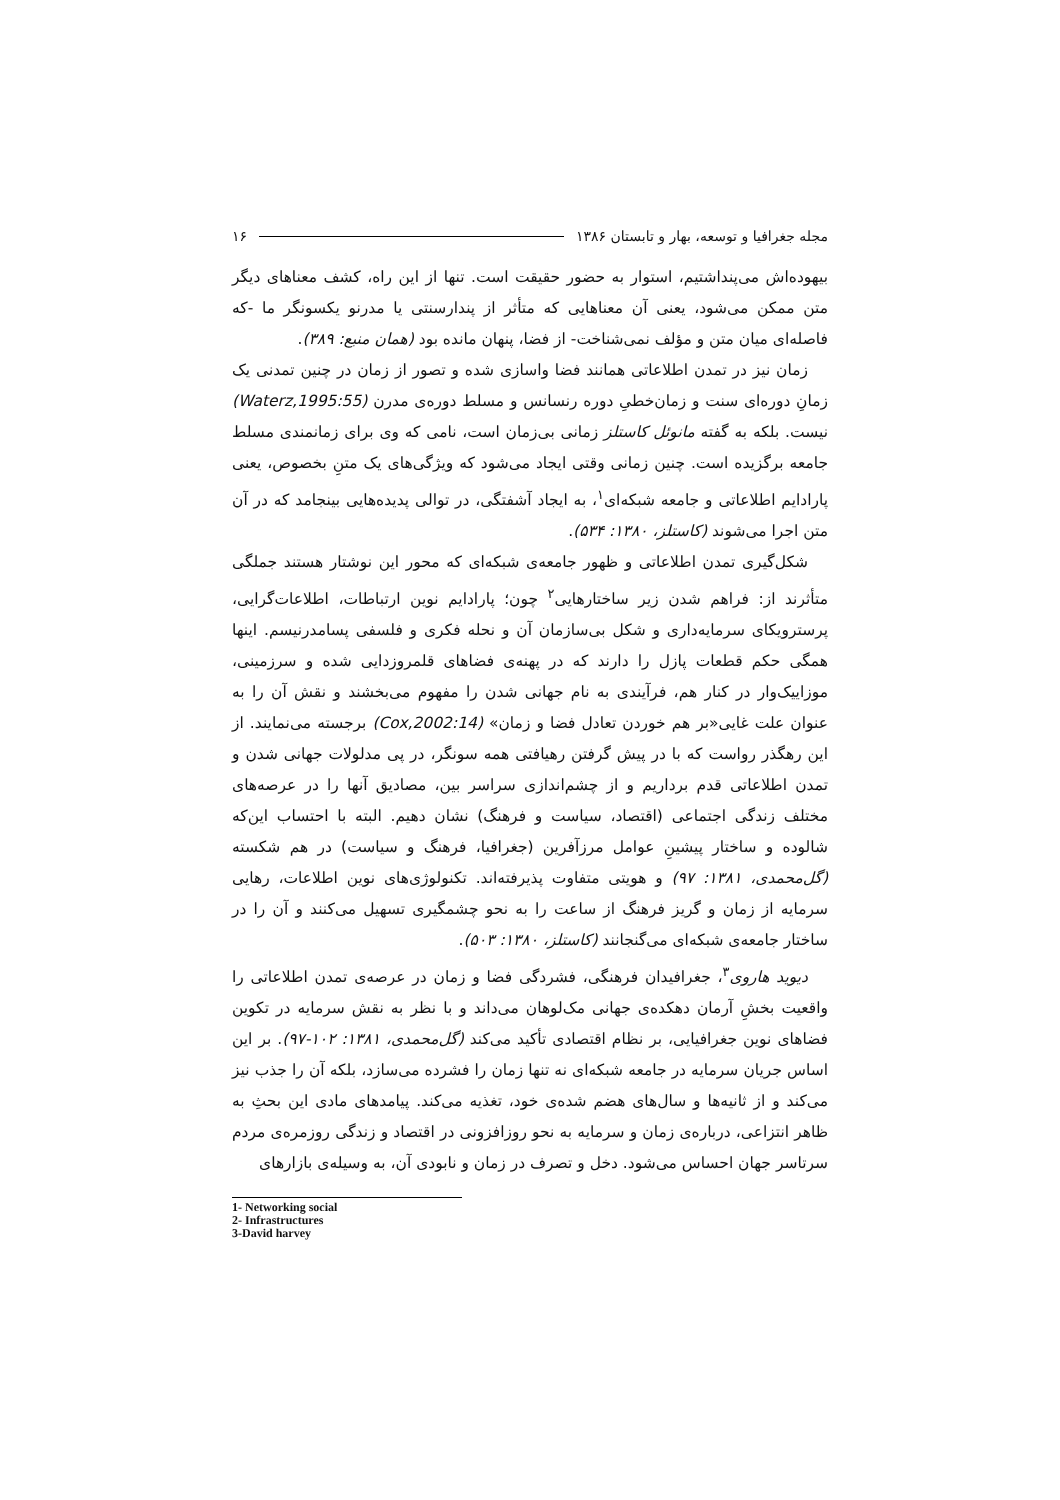مجله جغرافیا و توسعه، بهار و تابستان ۱۳۸۶ ۱۶
بیهوده‌اش می‌پنداشتیم، استوار به حضور حقیقت است. تنها از این راه، کشف معناهای دیگر متن ممکن می‌شود، یعنی آن معناهایی که متأثر از پندارسنتی یا مدرنو یکسونگر ما -که فاصله‌ای میان متن و مؤلف نمی‌شناخت- از فضا، پنهان مانده بود (همان منبع: ۳۸۹).
زمان نیز در تمدن اطلاعاتی همانند فضا واسازی شده و تصور از زمان در چنین تمدنی یک زمانِ دوره‌ای سنت و زمان‌خطیِ دوره رنسانس و مسلط دوره‌ی مدرن (Waterz,1995:55) نیست. بلکه به گفته مانوئل کاستلز زمانی بی‌زمان است، نامی که وی برای زمانمندی مسلط جامعه برگزیده است. چنین زمانی وقتی ایجاد می‌شود که ویژگی‌های یک متنِ بخصوص، یعنی پارادایم اطلاعاتی و جامعه شبکه‌ای<sup>۱</sup>، به ایجاد آشفتگی، در توالی پدیده‌هایی بینجامد که در آن متن اجرا می‌شوند (کاستلز، ۱۳۸۰: ۵۳۴).
شکل‌گیری تمدن اطلاعاتی و ظهور جامعه‌ی شبکه‌ای که محور این نوشتار هستند جملگی متأثرند از: فراهم شدن زیر ساختارهایی<sup>۲</sup> چون؛ پارادایم نوین ارتباطات، اطلاعات‌گرایی، پرسترویکای سرمایه‌داری و شکل بی‌سازمان آن و نحله فکری و فلسفی پسامدرنیسم. اینها همگی حکم قطعات پازل را دارند که در پهنه‌ی فضاهای قلمروزدایی شده و سرزمینی، موزاییک‌وار در کنار هم، فرآیندی به نام جهانی شدن را مفهوم می‌بخشند و نقش آن را به عنوان علت غایی«بر هم خوردن تعادل فضا و زمان» (Cox,2002:14) برجسته می‌نمایند. از این رهگذر رواست که با در پیش گرفتن رهیافتی همه سونگر، در پی مدلولات جهانی شدن و تمدن اطلاعاتی قدم برداریم و از چشم‌اندازی سراسر بین، مصادیق آنها را در عرصه‌های مختلف زندگی اجتماعی (اقتصاد، سیاست و فرهنگ) نشان دهیم. البته با احتساب این‌که شالوده و ساختار پیشینِ عوامل مرزآفرین (جغرافیا، فرهنگ و سیاست) در هم شکسته (گل‌محمدی، ۱۳۸۱: ۹۷) و هویتی متفاوت پذیرفته‌اند. تکنولوژی‌های نوین اطلاعات، رهایی سرمایه از زمان و گریز فرهنگ از ساعت را به نحو چشمگیری تسهیل می‌کنند و آن را در ساختار جامعه‌ی شبکه‌ای می‌گنجانند (کاستلز، ۱۳۸۰: ۵۰۳).
دیوید هاروی<sup>۳</sup>، جغرافیدان فرهنگی، فشردگی فضا و زمان در عرصه‌ی تمدن اطلاعاتی را واقعیت بخشِ آرمان دهکده‌ی جهانی مک‌لوهان می‌داند و با نظر به نقش سرمایه در تکوین فضاهای نوین جغرافیایی، بر نظام اقتصادی تأکید می‌کند (گل‌محمدی، ۱۳۸۱: ۱۰۲-۹۷). بر این اساس جریان سرمایه در جامعه شبکه‌ای نه تنها زمان را فشرده می‌سازد، بلکه آن را جذب نیز می‌کند و از ثانیه‌ها و سال‌های هضم شده‌ی خود، تغذیه می‌کند. پیامدهای مادی این بحثِ به ظاهر انتزاعی، درباره‌ی زمان و سرمایه به نحو روزافزونی در اقتصاد و زندگی روزمره‌ی مردم سرتاسر جهان احساس می‌شود. دخل و تصرف در زمان و نابودی آن، به وسیله‌ی بازارهای
1- Networking social
2- Infrastructures
3-David harvey